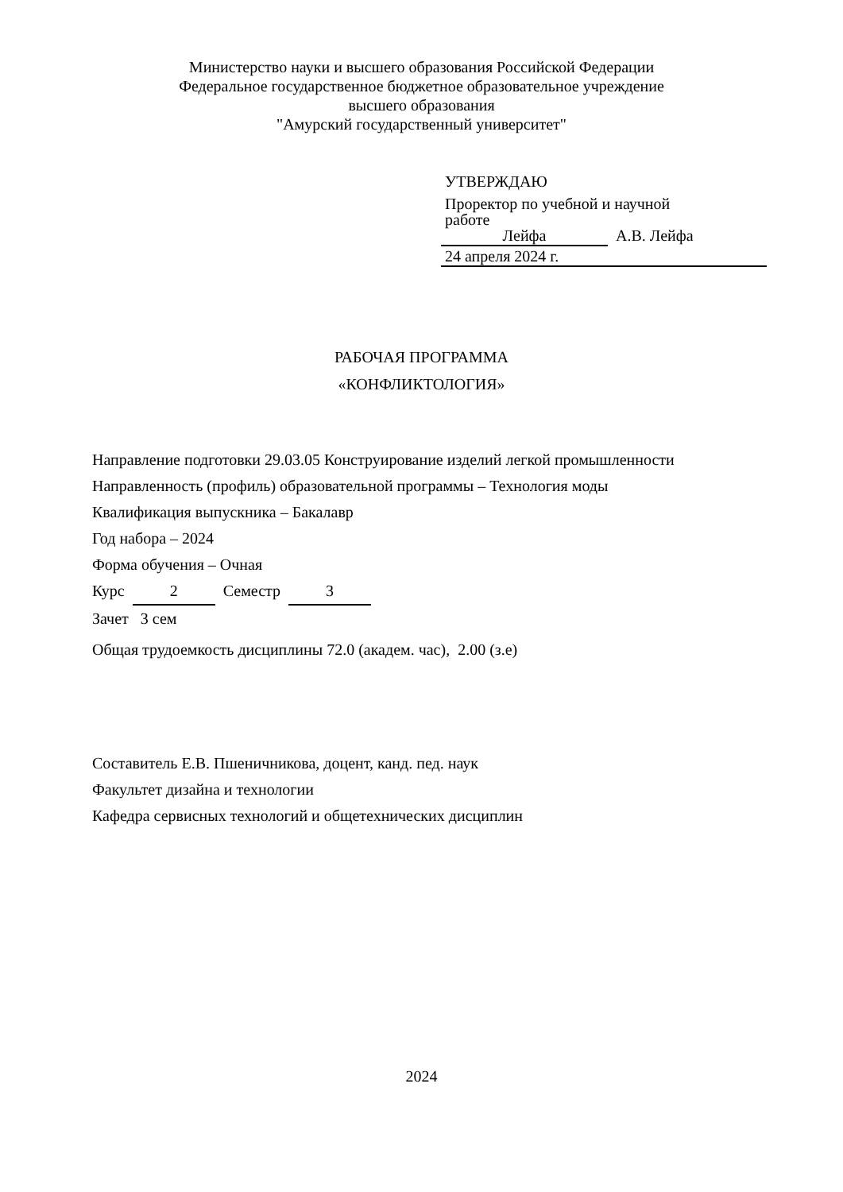Министерство науки и высшего образования Российской Федерации
Федеральное государственное бюджетное образовательное учреждение
высшего образования
"Амурский государственный университет"
УТВЕРЖДАЮ
Проректор по учебной и научной
работе
Лейфа А.В. Лейфа
24 апреля 2024 г.
РАБОЧАЯ ПРОГРАММА
«КОНФЛИКТОЛОГИЯ»
Направление подготовки 29.03.05 Конструирование изделий легкой промышленности
Направленность (профиль) образовательной программы – Технология моды
Квалификация выпускника – Бакалавр
Год набора – 2024
Форма обучения – Очная
Курс 2 Семестр 3
Зачет 3 сем
Общая трудоемкость дисциплины 72.0 (академ. час), 2.00 (з.е)
Составитель Е.В. Пшеничникова, доцент, канд. пед. наук
Факультет дизайна и технологии
Кафедра сервисных технологий и общетехнических дисциплин
2024